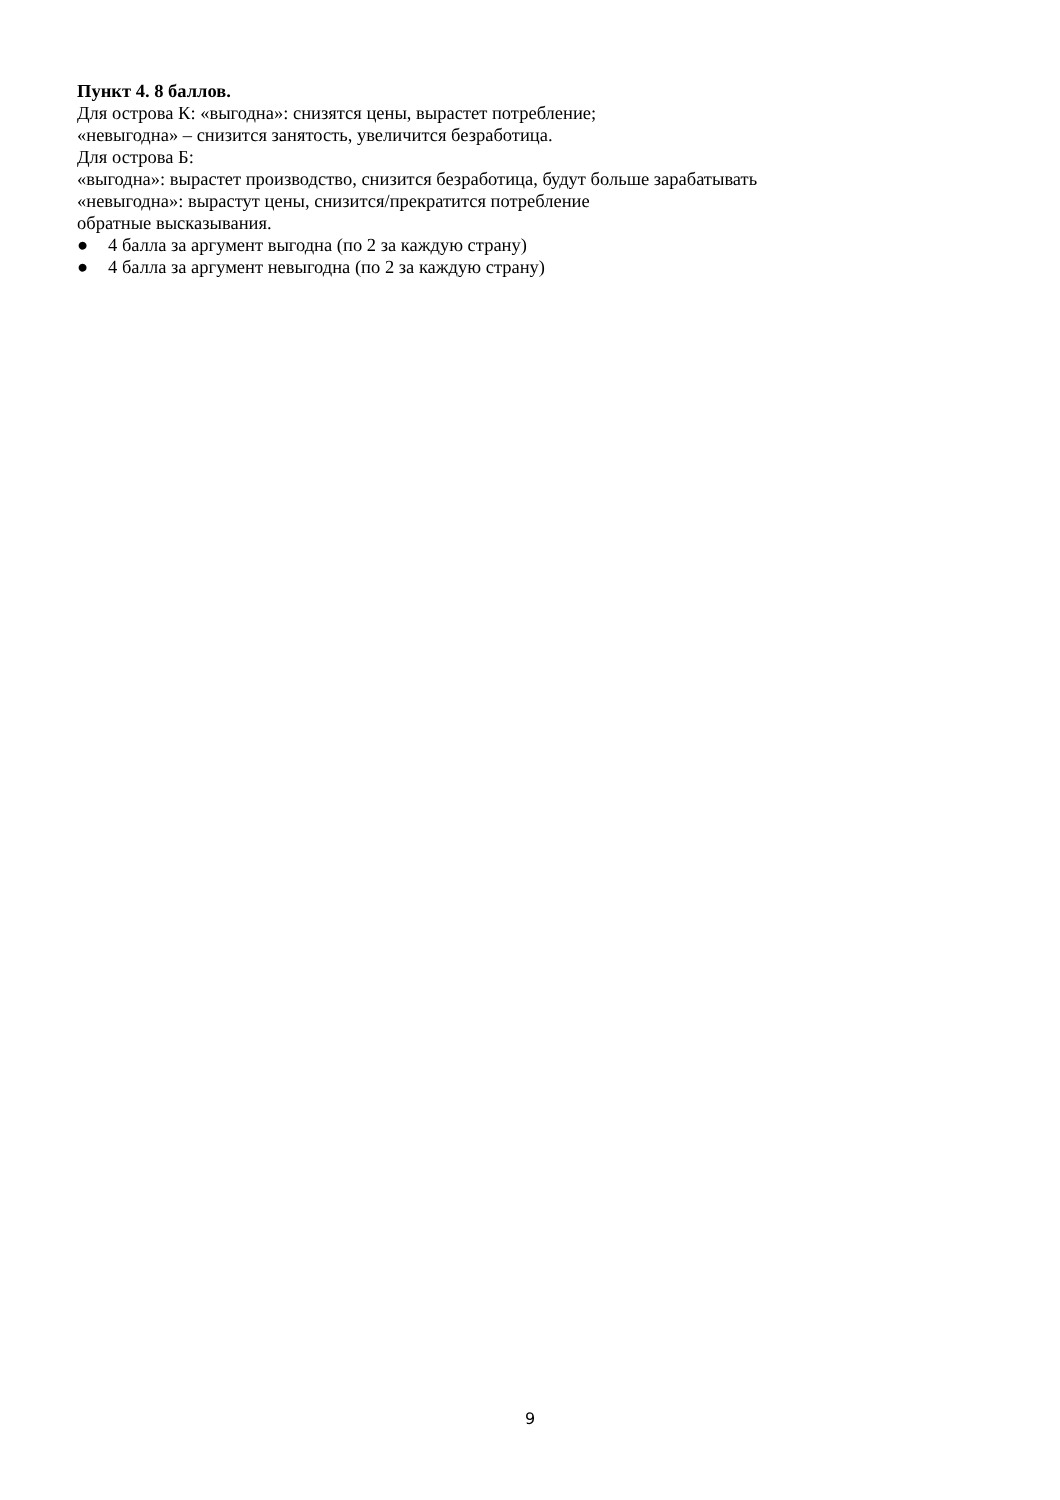Пункт 4. 8 баллов.
Для острова К: «выгодна»: снизятся цены, вырастет потребление;
«невыгодна» – снизится занятость, увеличится безработица.
Для острова Б:
«выгодна»: вырастет производство, снизится безработица, будут больше зарабатывать
«невыгодна»: вырастут цены, снизится/прекратится потребление
обратные высказывания.
● 4 балла за аргумент выгодна (по 2 за каждую страну)
● 4 балла за аргумент невыгодна (по 2 за каждую страну)
9